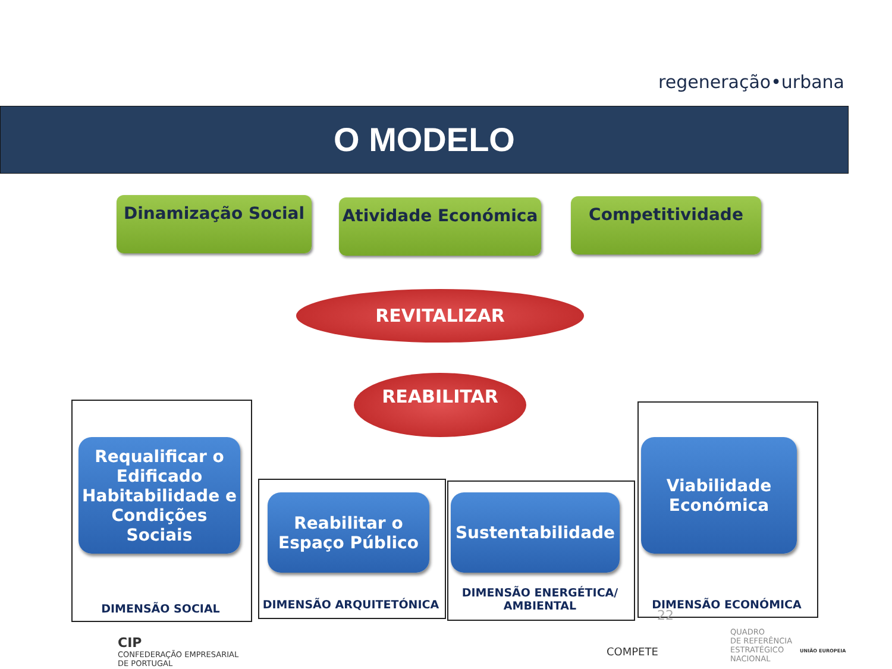regeneração•urbana
O MODELO
Dinamização Social Atividade Económica Competitividade
REVITALIZAR
REABILITAR
Requalificar o Edificado
Habitabilidade e Condições Sociais
Reabilitar o Espaço Público
Sustentabilidade
Viabilidade Económica
DIMENSÃO SOCIAL DIMENSÃO ARQUITETÓNICA
DIMENSÃO ENERGÉTICA/ AMBIENTAL
DIMENSÃO ECONÓMICA
22
CIP
CONFEDERAÇÃO EMPRESARIAL
DE PORTUGAL
COMPETE
QUADRO
DE REFERÊNCIA
ESTRATÉGICO
NACIONAL
UNIÃO EUROPEIA